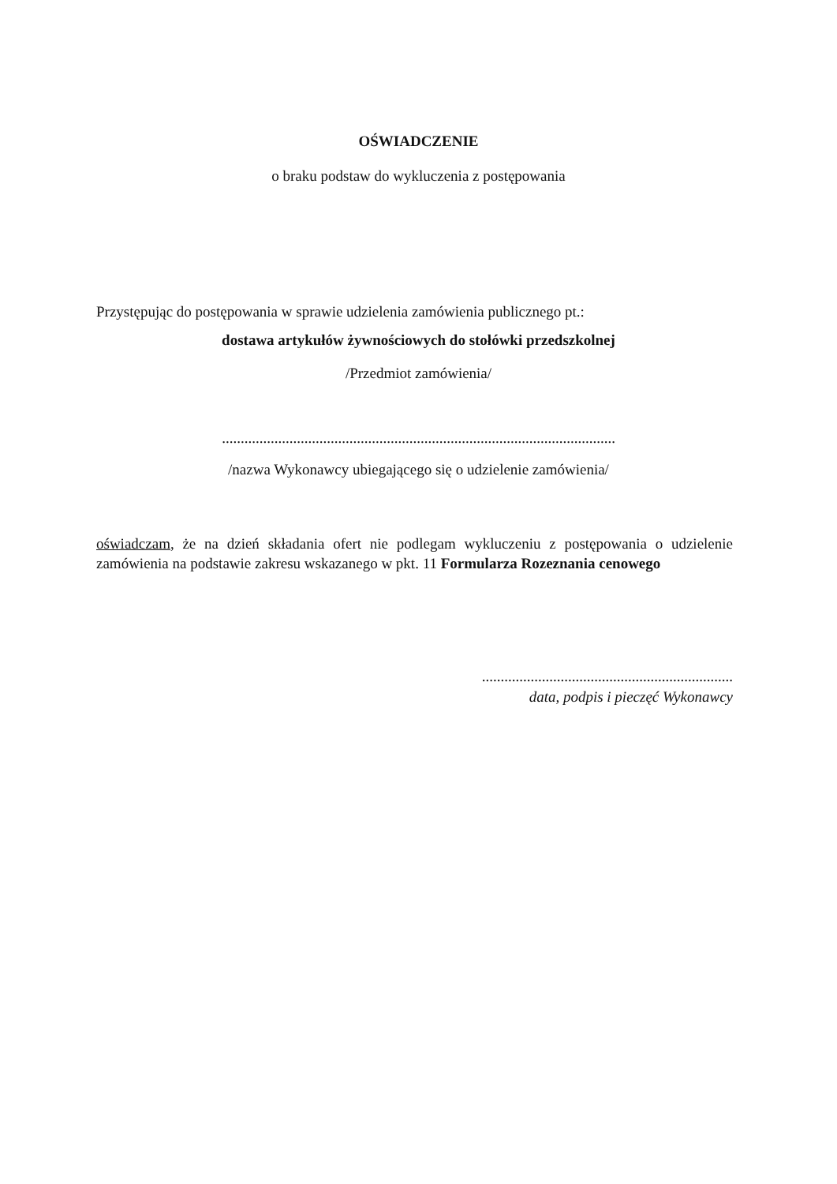OŚWIADCZENIE
o braku podstaw do wykluczenia z postępowania
Przystępując do postępowania w sprawie udzielenia zamówienia publicznego pt.:
dostawa artykułów żywnościowych do stołówki przedszkolnej
/Przedmiot zamówienia/
.........................................................................................................
/nazwa Wykonawcy ubiegającego się o udzielenie zamówienia/
oświadczam, że na dzień składania ofert nie podlegam wykluczeniu z postępowania o udzielenie zamówienia na podstawie zakresu wskazanego w pkt. 11 Formularza Rozeznania cenowego
...................................................................
data, podpis i pieczęć Wykonawcy